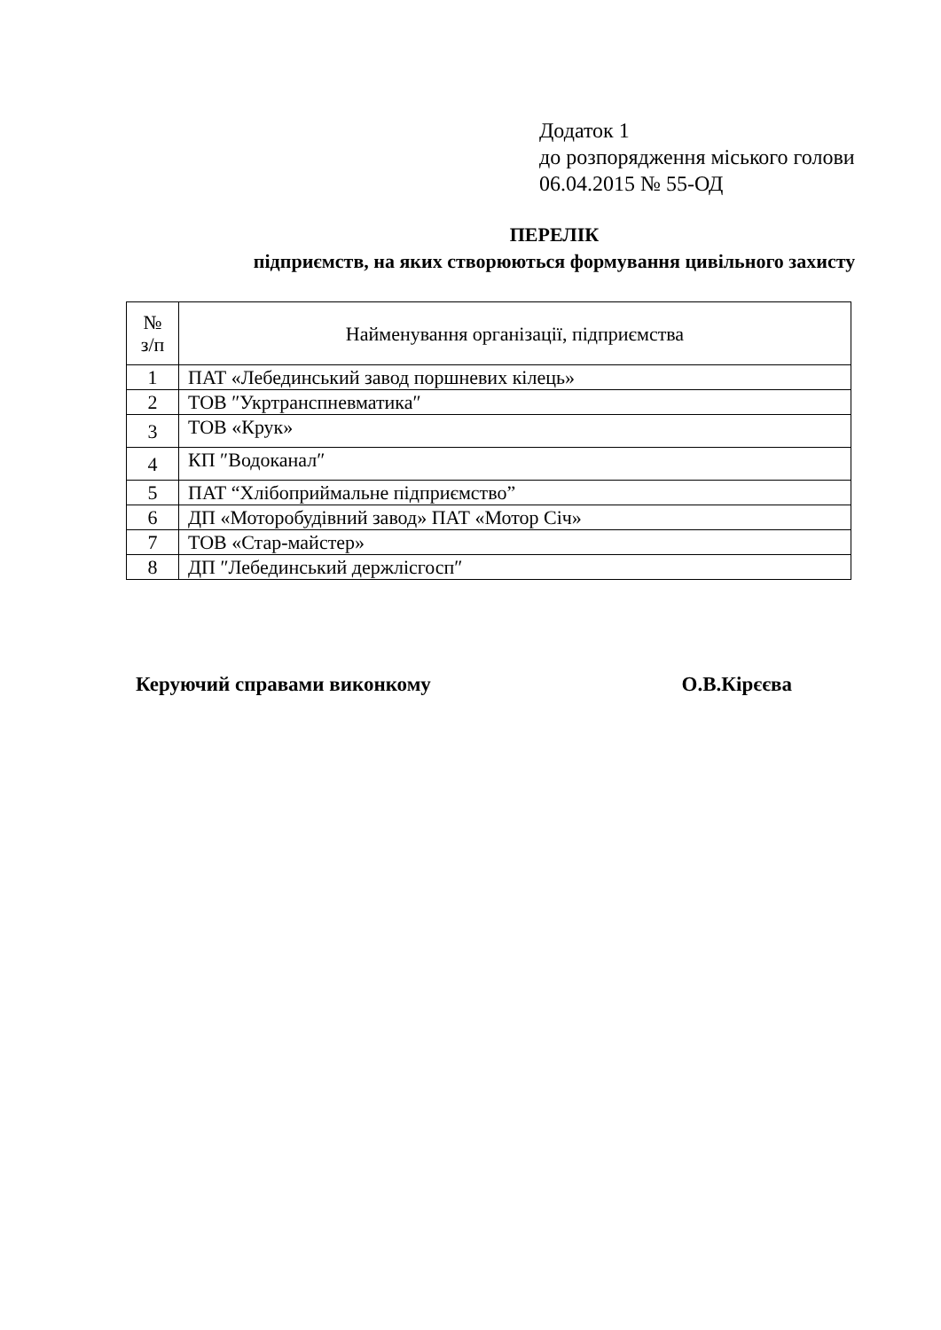Додаток 1
до розпорядження міського голови
06.04.2015 № 55-ОД
ПЕРЕЛІК
підприємств, на яких створюються формування цивільного захисту
| № з/п | Найменування організації, підприємства |
| --- | --- |
| 1 | ПАТ «Лебединський завод поршневих кілець» |
| 2 | ТОВ ″Укртранспневматика″ |
| 3 | ТОВ «Крук» |
| 4 | КП ″Водоканал″ |
| 5 | ПАТ “Хлібоприймальне підприємство” |
| 6 | ДП «Моторобудівний завод» ПАТ «Мотор Січ» |
| 7 | ТОВ «Стар-майстер» |
| 8 | ДП ″Лебединський держлісгосп″ |
Керуючий справами виконкому О.В.Кірєєва